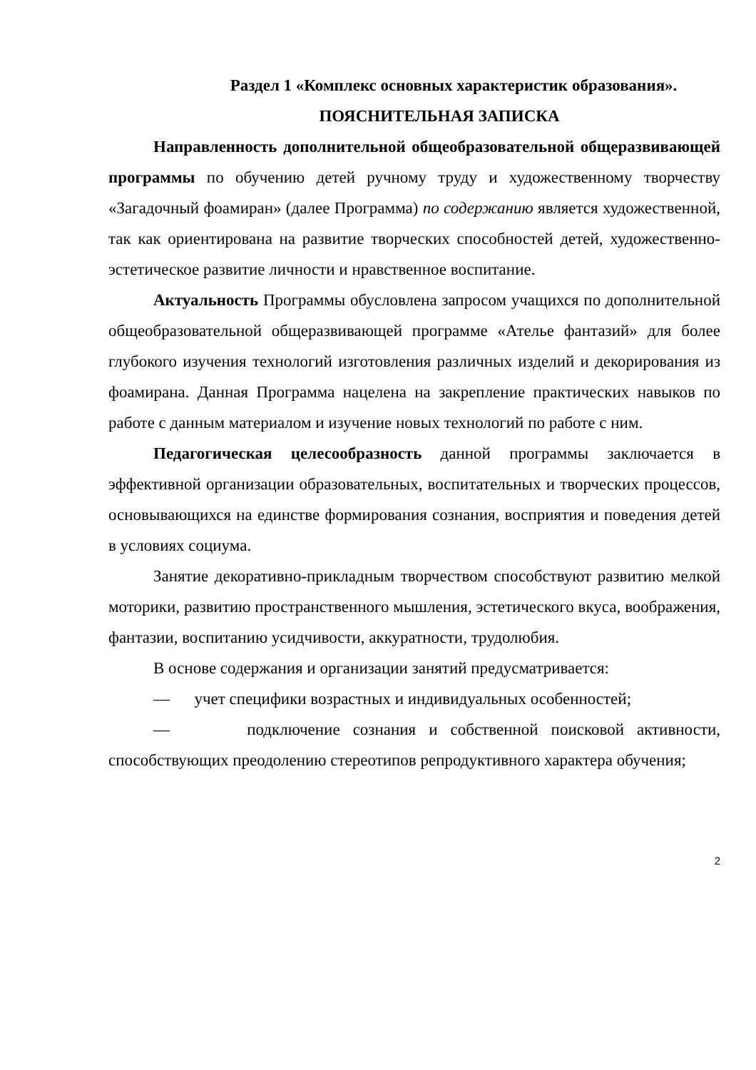Раздел 1 «Комплекс основных характеристик образования».
ПОЯСНИТЕЛЬНАЯ ЗАПИСКА
Направленность дополнительной общеобразовательной общеразвивающей программы по обучению детей ручному труду и художественному творчеству «Загадочный фоамиран» (далее Программа) по содержанию является художественной, так как ориентирована на развитие творческих способностей детей, художественно-эстетическое развитие личности и нравственное воспитание.
Актуальность Программы обусловлена запросом учащихся по дополнительной общеобразовательной общеразвивающей программе «Ателье фантазий» для более глубокого изучения технологий изготовления различных изделий и декорирования из фоамирана. Данная Программа нацелена на закрепление практических навыков по работе с данным материалом и изучение новых технологий по работе с ним.
Педагогическая целесообразность данной программы заключается в эффективной организации образовательных, воспитательных и творческих процессов, основывающихся на единстве формирования сознания, восприятия и поведения детей в условиях социума.
Занятие декоративно-прикладным творчеством способствуют развитию мелкой моторики, развитию пространственного мышления, эстетического вкуса, воображения, фантазии, воспитанию усидчивости, аккуратности, трудолюбия.
В основе содержания и организации занятий предусматривается:
— учет специфики возрастных и индивидуальных особенностей;
— подключение сознания и собственной поисковой активности, способствующих преодолению стереотипов репродуктивного характера обучения;
2